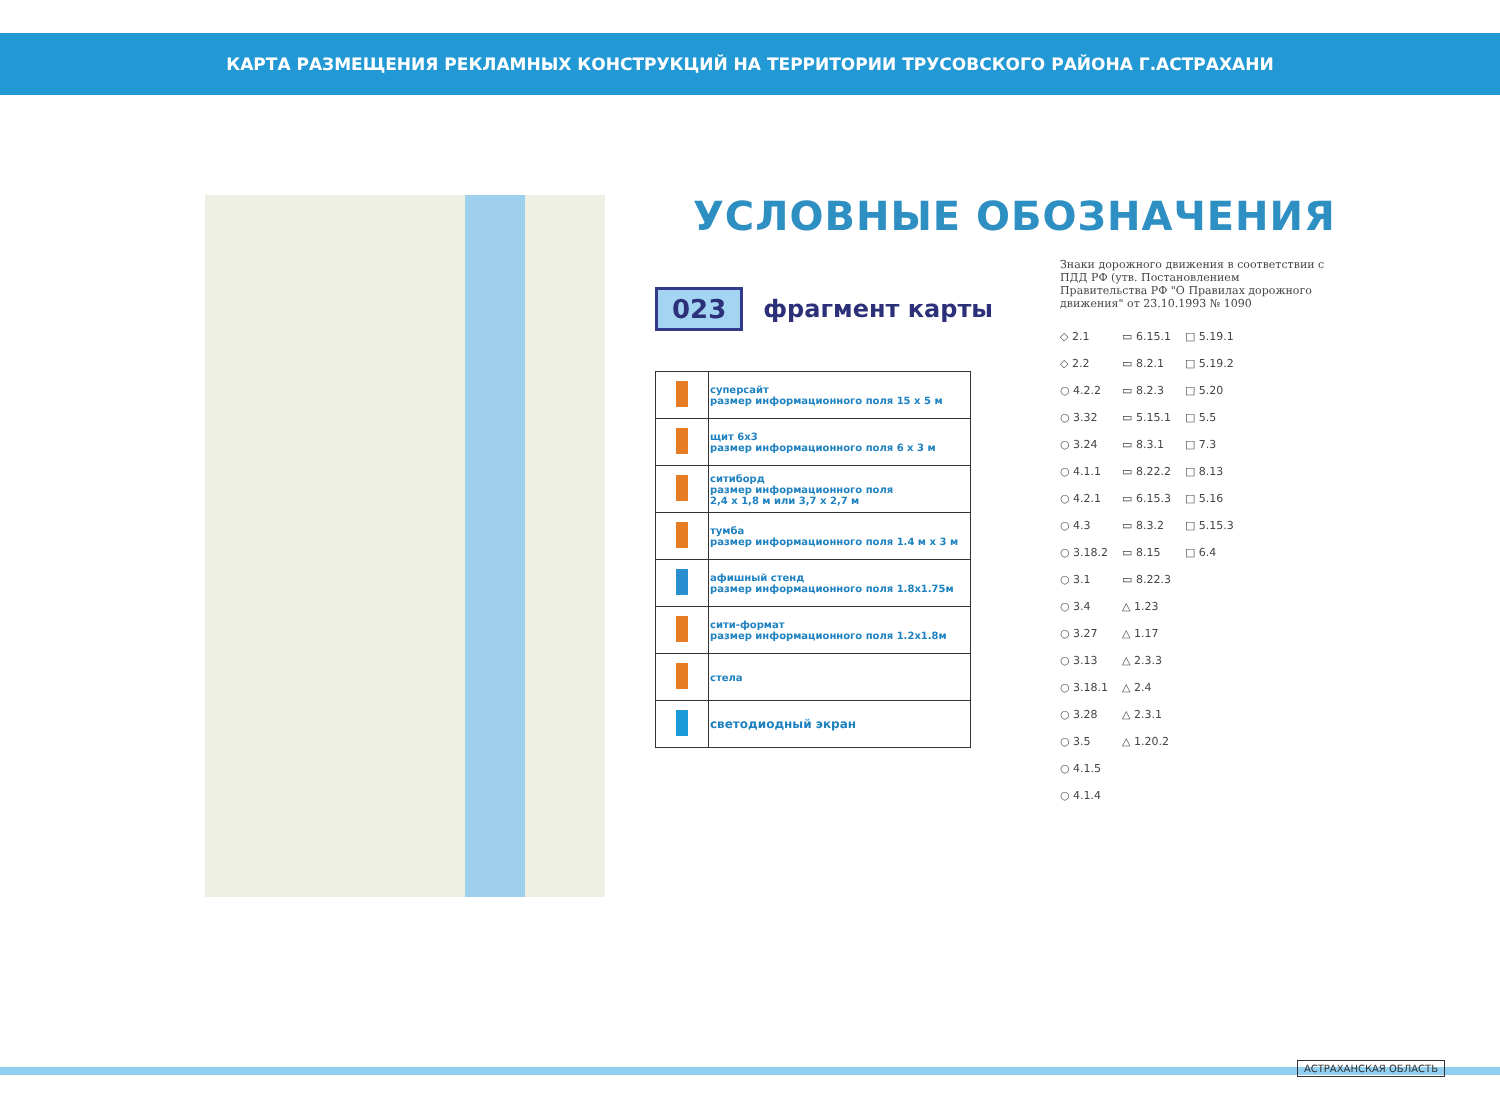КАРТА РАЗМЕЩЕНИЯ РЕКЛАМНЫХ КОНСТРУКЦИЙ НА ТЕРРИТОРИИ ТРУСОВСКОГО РАЙОНА Г.АСТРАХАНИ
УСЛОВНЫЕ ОБОЗНАЧЕНИЯ
023
фрагмент карты
| | суперсайт размер информационного поля 15 х 5 м |
| | щит 6х3 размер информационного поля 6 х 3 м |
| | ситиборд размер информационного поля 2,4 х 1,8 м или 3,7 х 2,7 м |
| | тумба размер информационного поля 1.4 м х 3 м |
| | афишный стенд размер информационного поля 1.8х1.75м |
| | сити-формат размер информационного поля 1.2х1.8м |
| | стела |
| | светодиодный экран |
Знаки дорожного движения в соответствии с ПДД РФ (утв. Постановлением Правительства РФ "О Правилах дорожного движения" от 23.10.1993 № 1090
◇ 2.1
◇ 2.2
○ 4.2.2
○ 3.32
○ 3.24
○ 4.1.1
○ 4.2.1
○ 4.3
○ 3.18.2
○ 3.1
○ 3.4
○ 3.27
○ 3.13
○ 3.18.1
○ 3.28
○ 3.5
○ 4.1.5
○ 4.1.4
▭ 6.15.1
▭ 8.2.1
▭ 8.2.3
▭ 5.15.1
▭ 8.3.1
▭ 8.22.2
▭ 6.15.3
▭ 8.3.2
▭ 8.15
▭ 8.22.3
△ 1.23
△ 1.17
△ 2.3.3
△ 2.4
△ 2.3.1
△ 1.20.2
□ 5.19.1
□ 5.19.2
□ 5.20
□ 5.5
□ 7.3
□ 8.13
□ 5.16
□ 5.15.3
□ 6.4
АСТРАХАНСКАЯ ОБЛАСТЬ